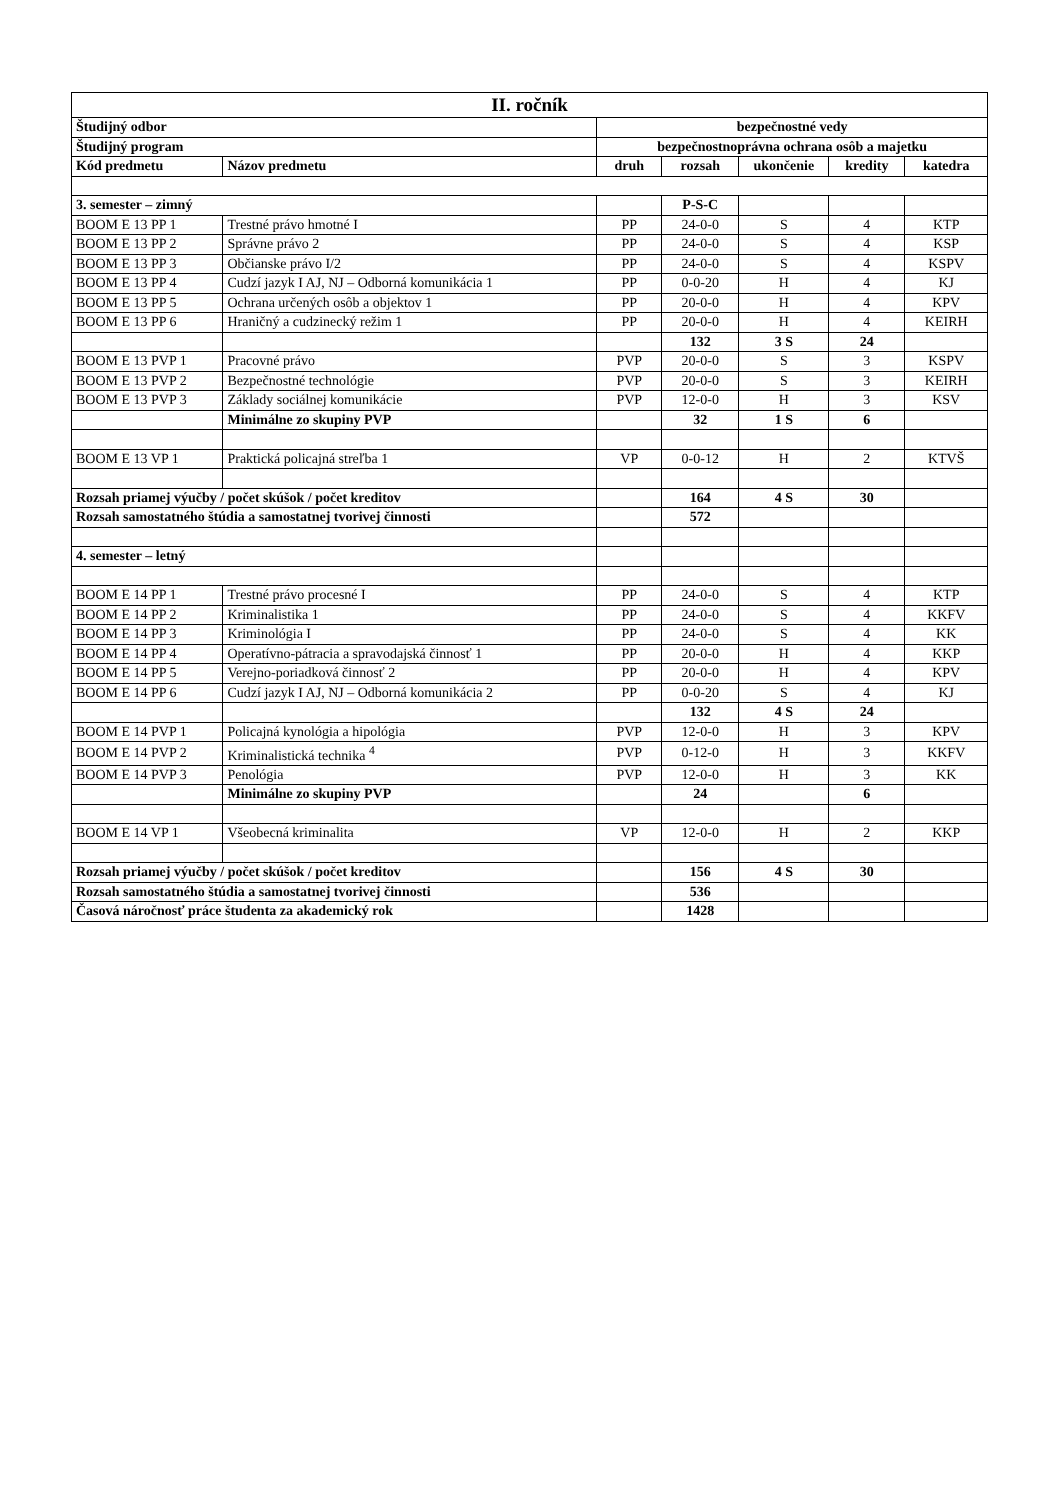| II. ročník | | | | | | |
| Študijný odbor | | bezpečnostné vedy | | | | |
| Študijný program | | bezpečnostnoprávna ochrana osôb a majetku | | | | |
| Kód predmetu | Názov predmetu | druh | rozsah | ukončenie | kredity | katedra |
| 3. semester – zimný | | | P-S-C | | | |
| BOOM E 13 PP 1 | Trestné právo hmotné I | PP | 24-0-0 | S | 4 | KTP |
| BOOM E 13 PP 2 | Správne právo 2 | PP | 24-0-0 | S | 4 | KSP |
| BOOM E 13 PP 3 | Občianske právo I/2 | PP | 24-0-0 | S | 4 | KSPV |
| BOOM E 13 PP 4 | Cudzí jazyk I AJ, NJ – Odborná komunikácia 1 | PP | 0-0-20 | H | 4 | KJ |
| BOOM E 13 PP 5 | Ochrana určených osôb a objektov 1 | PP | 20-0-0 | H | 4 | KPV |
| BOOM E 13 PP 6 | Hraničný a cudzinecký režim 1 | PP | 20-0-0 | H | 4 | KEIRH |
| | | | 132 | 3 S | 24 | |
| BOOM E 13 PVP 1 | Pracovné právo | PVP | 20-0-0 | S | 3 | KSPV |
| BOOM E 13 PVP 2 | Bezpečnostné technológie | PVP | 20-0-0 | S | 3 | KEIRH |
| BOOM E 13 PVP 3 | Základy sociálnej komunikácie | PVP | 12-0-0 | H | 3 | KSV |
| | Minimálne zo skupiny PVP | | 32 | 1 S | 6 | |
| BOOM E 13 VP 1 | Praktická policajná streľba 1 | VP | 0-0-12 | H | 2 | KTVŠ |
| Rozsah priamej výučby / počet skúšok / počet kreditov | | | 164 | 4 S | 30 | |
| Rozsah samostatného štúdia a samostatnej tvorivej činnosti | | | 572 | | | |
| 4. semester – letný | | | | | | |
| BOOM E 14 PP 1 | Trestné právo procesné I | PP | 24-0-0 | S | 4 | KTP |
| BOOM E 14 PP 2 | Kriminalistika 1 | PP | 24-0-0 | S | 4 | KKFV |
| BOOM E 14 PP 3 | Kriminológia I | PP | 24-0-0 | S | 4 | KK |
| BOOM E 14 PP 4 | Operatívno-pátracia a spravodajská činnosť 1 | PP | 20-0-0 | H | 4 | KKP |
| BOOM E 14 PP 5 | Verejno-poriadková činnosť 2 | PP | 20-0-0 | H | 4 | KPV |
| BOOM E 14 PP 6 | Cudzí jazyk I AJ, NJ – Odborná komunikácia 2 | PP | 0-0-20 | S | 4 | KJ |
| | | | 132 | 4 S | 24 | |
| BOOM E 14 PVP 1 | Policajná kynológia a hipológia | PVP | 12-0-0 | H | 3 | KPV |
| BOOM E 14 PVP 2 | Kriminalistická technika <sup>4</sup> | PVP | 0-12-0 | H | 3 | KKFV |
| BOOM E 14 PVP 3 | Penológia | PVP | 12-0-0 | H | 3 | KK |
| | Minimálne zo skupiny PVP | | 24 | | 6 | |
| BOOM E 14 VP 1 | Všeobecná kriminalita | VP | 12-0-0 | H | 2 | KKP |
| Rozsah priamej výučby / počet skúšok / počet kreditov | | | 156 | 4 S | 30 | |
| Rozsah samostatného štúdia a samostatnej tvorivej činnosti | | | 536 | | | |
| Časová náročnosť práce študenta za akademický rok | | | 1428 | | | |